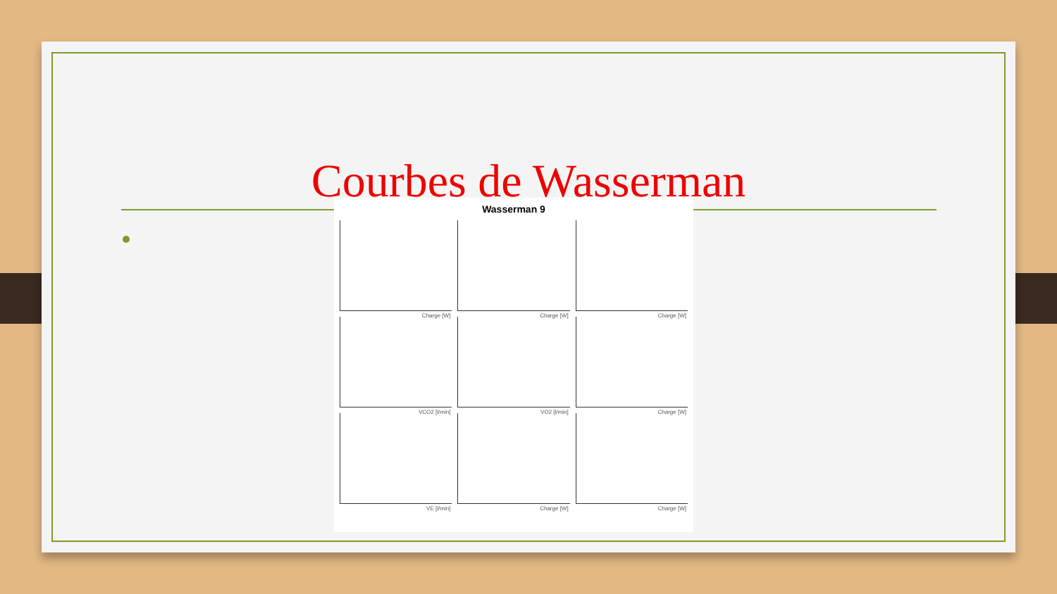Courbes de Wasserman
Wasserman 9
Charge [W]
Charge [W]
Charge [W]
VCO2 [l/min]
VO2 [l/min]
Charge [W]
VE [l/min]
Charge [W]
Charge [W]